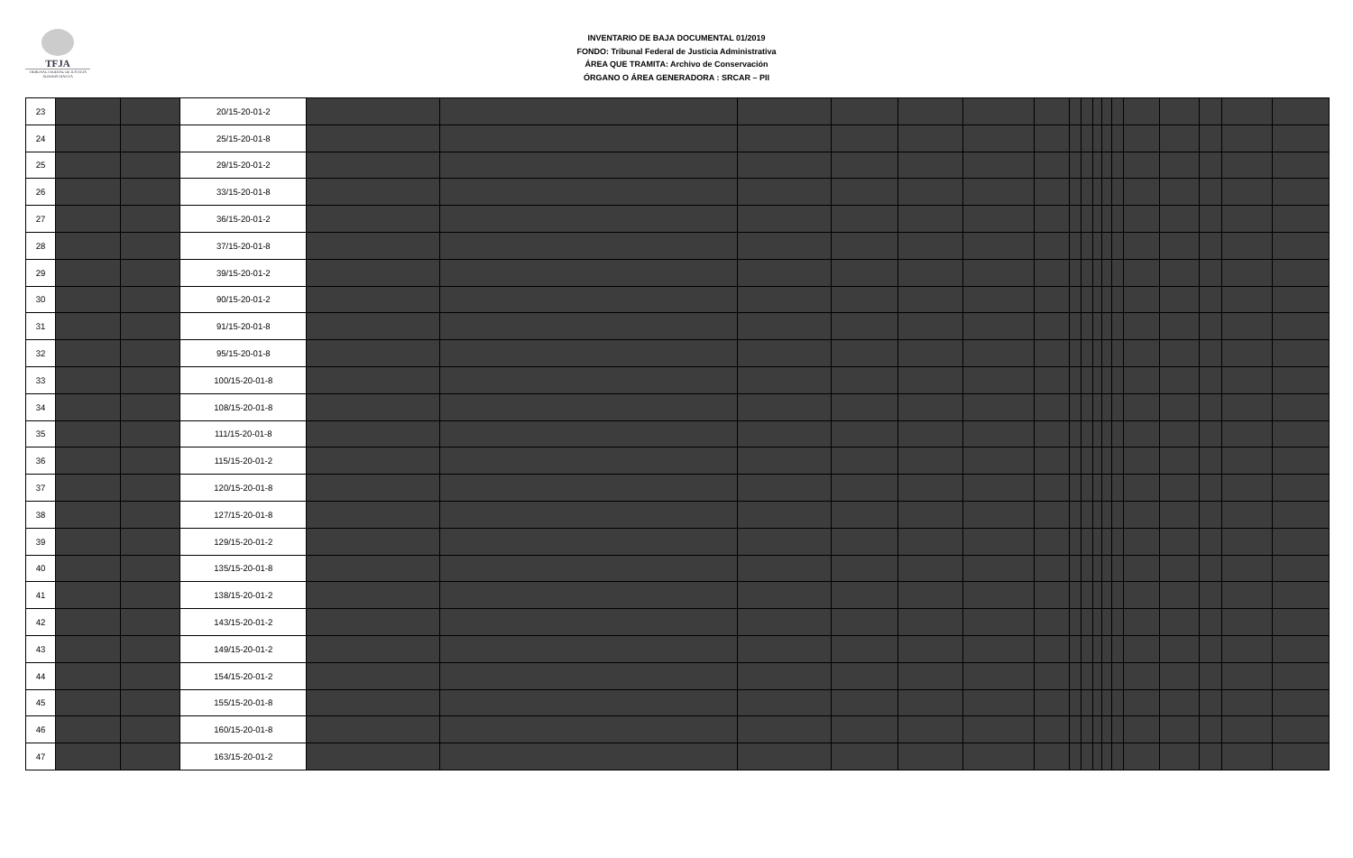TFJA
TRIBUNAL FEDERAL DE JUSTICIA ADMINISTRATIVA
INVENTARIO DE BAJA DOCUMENTAL 01/2019
FONDO: Tribunal Federal de Justicia Administrativa
ÁREA QUE TRAMITA: Archivo de Conservación
ÓRGANO O ÁREA GENERADORA : SRCAR – PII
| 23 | | | 20/15-20-01-2 | | | | | | | | | | | | | | | | | |
| 24 | | | 25/15-20-01-8 | | | | | | | | | | | | | | | | | |
| 25 | | | 29/15-20-01-2 | | | | | | | | | | | | | | | | | |
| 26 | | | 33/15-20-01-8 | | | | | | | | | | | | | | | | | |
| 27 | | | 36/15-20-01-2 | | | | | | | | | | | | | | | | | |
| 28 | | | 37/15-20-01-8 | | | | | | | | | | | | | | | | | |
| 29 | | | 39/15-20-01-2 | | | | | | | | | | | | | | | | | |
| 30 | | | 90/15-20-01-2 | | | | | | | | | | | | | | | | | |
| 31 | | | 91/15-20-01-8 | | | | | | | | | | | | | | | | | |
| 32 | | | 95/15-20-01-8 | | | | | | | | | | | | | | | | | |
| 33 | | | 100/15-20-01-8 | | | | | | | | | | | | | | | | | |
| 34 | | | 108/15-20-01-8 | | | | | | | | | | | | | | | | | |
| 35 | | | 111/15-20-01-8 | | | | | | | | | | | | | | | | | |
| 36 | | | 115/15-20-01-2 | | | | | | | | | | | | | | | | | |
| 37 | | | 120/15-20-01-8 | | | | | | | | | | | | | | | | | |
| 38 | | | 127/15-20-01-8 | | | | | | | | | | | | | | | | | |
| 39 | | | 129/15-20-01-2 | | | | | | | | | | | | | | | | | |
| 40 | | | 135/15-20-01-8 | | | | | | | | | | | | | | | | | |
| 41 | | | 138/15-20-01-2 | | | | | | | | | | | | | | | | | |
| 42 | | | 143/15-20-01-2 | | | | | | | | | | | | | | | | | |
| 43 | | | 149/15-20-01-2 | | | | | | | | | | | | | | | | | |
| 44 | | | 154/15-20-01-2 | | | | | | | | | | | | | | | | | |
| 45 | | | 155/15-20-01-8 | | | | | | | | | | | | | | | | | |
| 46 | | | 160/15-20-01-8 | | | | | | | | | | | | | | | | | |
| 47 | | | 163/15-20-01-2 | | | | | | | | | | | | | | | | | |